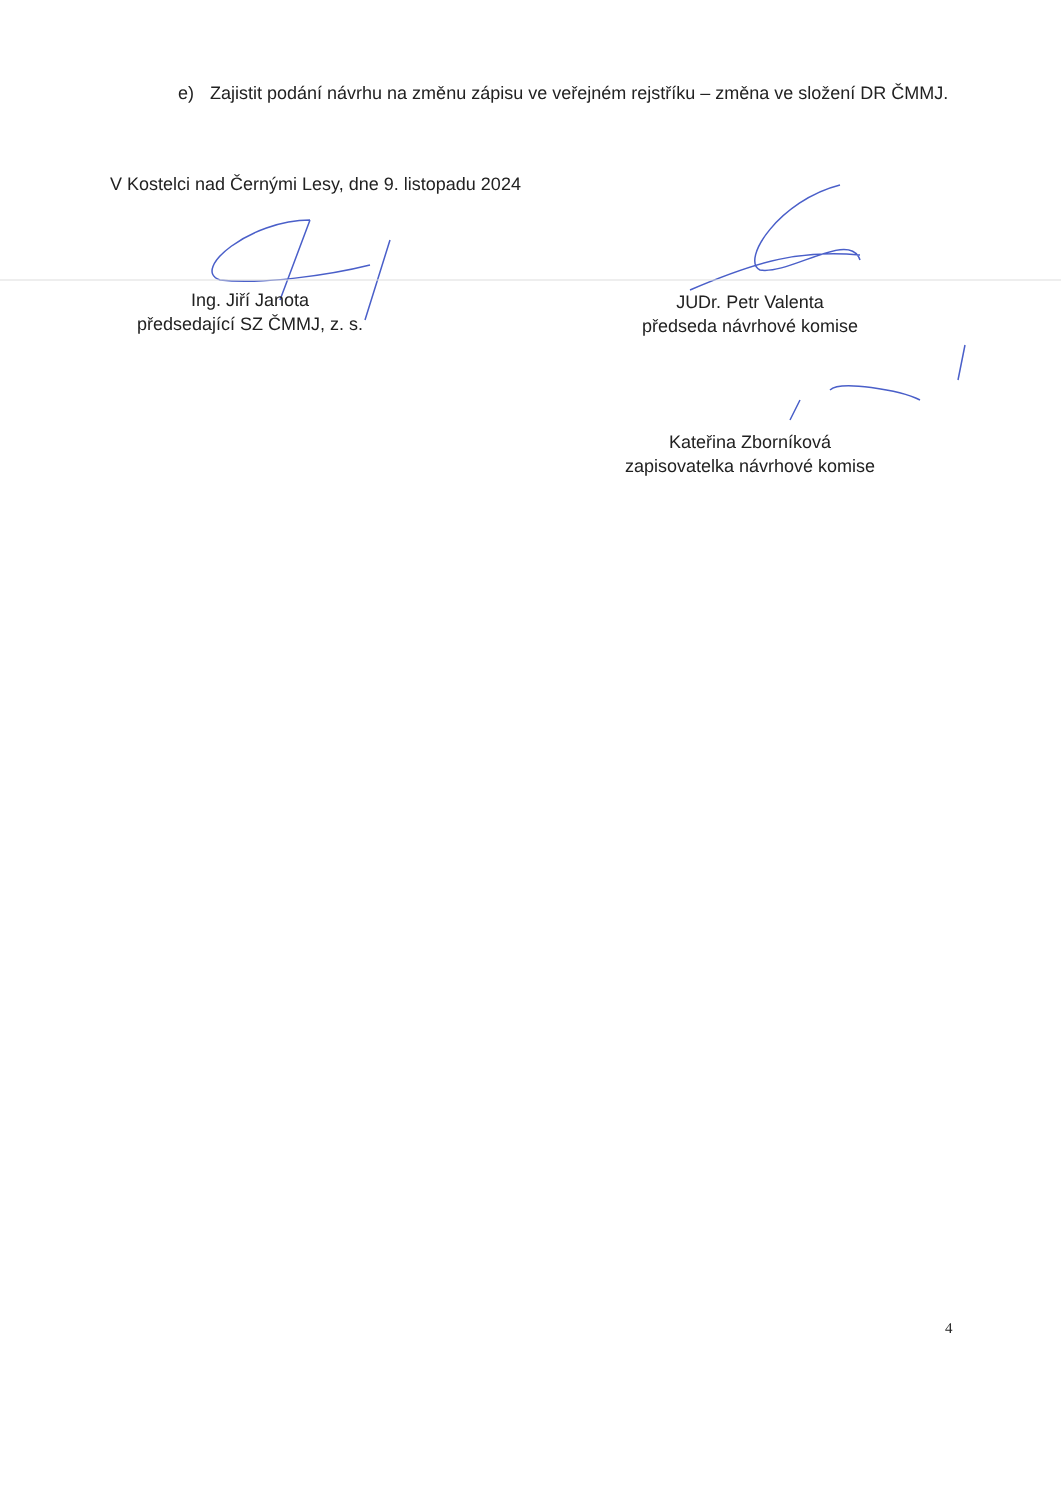e) Zajistit podání návrhu na změnu zápisu ve veřejném rejstříku – změna ve složení DR ČMMJ.
V Kostelci nad Černými Lesy, dne 9. listopadu 2024
Ing. Jiří Janota
předsedající SZ ČMMJ, z. s.
JUDr. Petr Valenta
předseda návrhové komise
Kateřina Zborníková
zapisovatelka návrhové komise
4